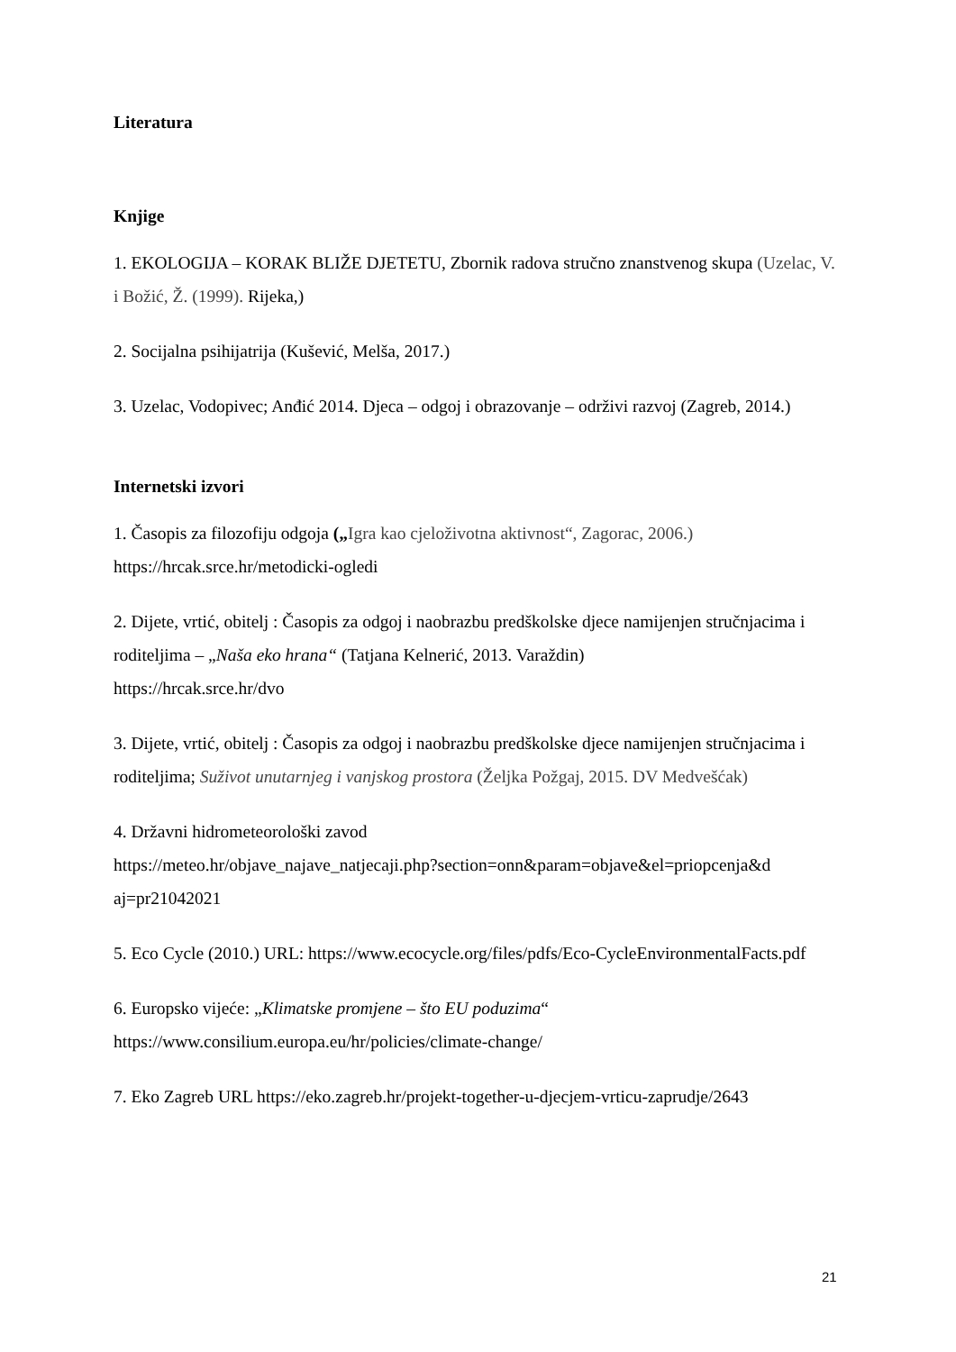Literatura
Knjige
1. EKOLOGIJA – KORAK BLIŽE DJETETU, Zbornik radova stručno znanstvenog skupa (Uzelac, V. i Božić, Ž. (1999). Rijeka,)
2. Socijalna psihijatrija (Kušević, Melša, 2017.)
3. Uzelac, Vodopivec; Anđić 2014. Djeca – odgoj i obrazovanje – održivi razvoj (Zagreb, 2014.)
Internetski izvori
1. Časopis za filozofiju odgoja („Igra kao cjeloživotna aktivnost“, Zagorac, 2006.)
https://hrcak.srce.hr/metodicki-ogledi
2. Dijete, vrtić, obitelj : Časopis za odgoj i naobrazbu predškolske djece namijenjen stručnjacima i roditeljima – „Naša eko hrana“ (Tatjana Kelnerić, 2013. Varaždin)
https://hrcak.srce.hr/dvo
3. Dijete, vrtić, obitelj : Časopis za odgoj i naobrazbu predškolske djece namijenjen stručnjacima i roditeljima; Suživot unutarnjeg i vanjskog prostora (Željka Požgaj, 2015. DV Medvešćak)
4. Državni hidrometeorološki zavod
https://meteo.hr/objave_najave_natjecaji.php?section=onn&param=objave&el=priopcenja&d aj=pr21042021
5. Eco Cycle (2010.) URL: https://www.ecocycle.org/files/pdfs/Eco-CycleEnvironmentalFacts.pdf
6. Europsko vijeće: „Klimatske promjene – što EU poduzima“
https://www.consilium.europa.eu/hr/policies/climate-change/
7. Eko Zagreb URL https://eko.zagreb.hr/projekt-together-u-djecjem-vrticu-zaprudje/2643
21